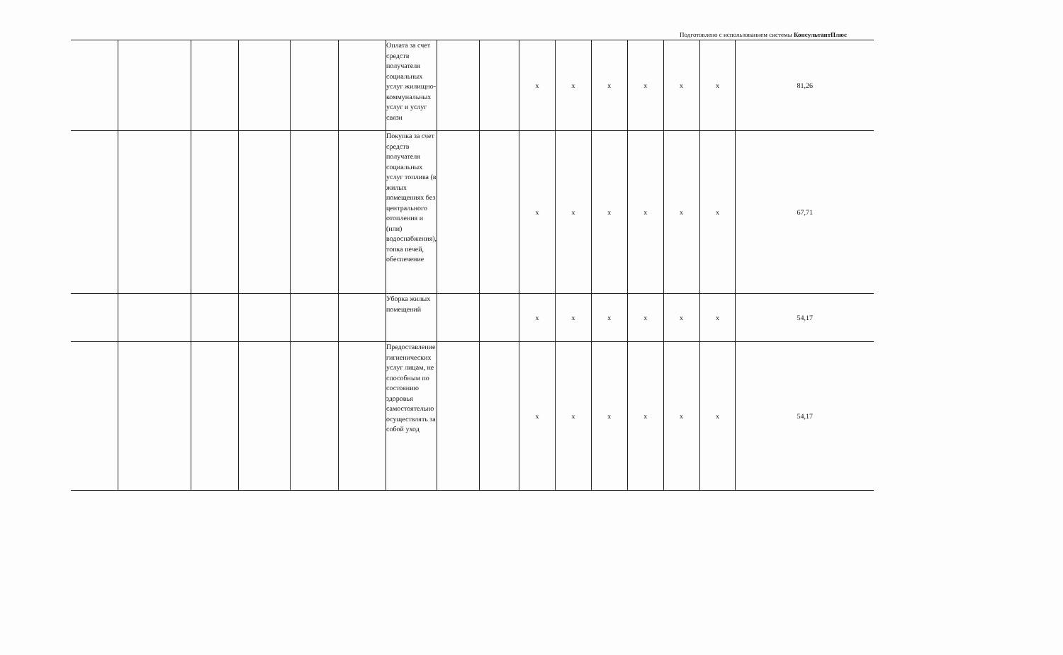Подготовлено с использованием системы КонсультантПлюс
| | | | | | | Оплата за счет средств получателя социальных услуг жилищно-коммунальных услуг и услуг связи | | | х | х | х | х | х | х | 81,26 |
| | | | | | | Покупка за счет средств получателя социальных услуг топлива (в жилых помещениях без центрального отопления и (или) водоснабжения), топка печей, обеспечение | | | х | х | х | х | х | х | 67,71 |
| | | | | | | Уборка жилых помещений | | | х | х | х | х | х | х | 54,17 |
| | | | | | | Предоставление гигиенических услуг лицам, не способным по состоянию здоровья самостоятельно осуществлять за собой уход | | | х | х | х | х | х | х | 54,17 |